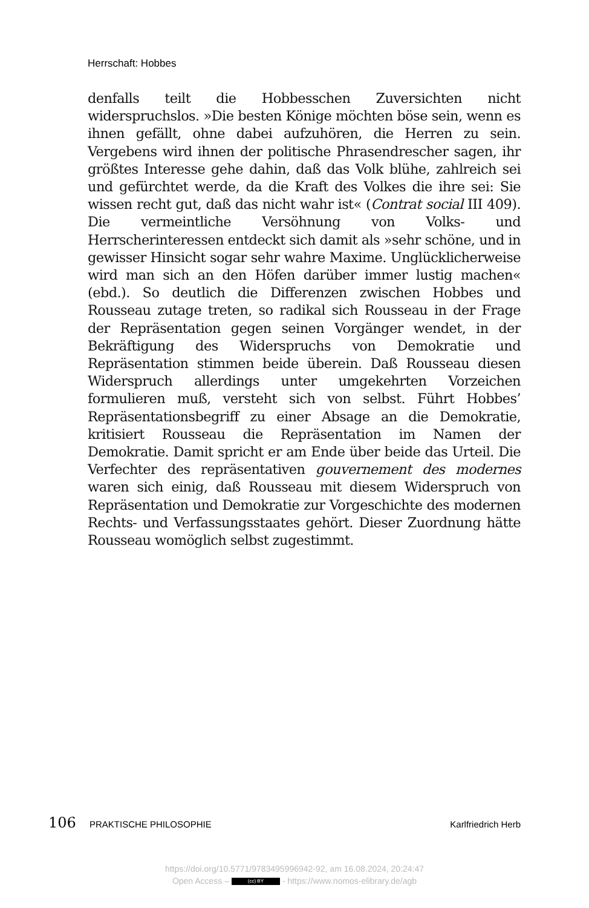Herrschaft: Hobbes
denfalls teilt die Hobbesschen Zuversichten nicht widerspruchslos. »Die besten Könige möchten böse sein, wenn es ihnen gefällt, ohne dabei aufzuhören, die Herren zu sein. Vergebens wird ihnen der politische Phrasendrescher sagen, ihr größtes Interesse gehe dahin, daß das Volk blühe, zahlreich sei und gefürchtet werde, da die Kraft des Volkes die ihre sei: Sie wissen recht gut, daß das nicht wahr ist« (Contrat social III 409). Die vermeintliche Versöhnung von Volks- und Herrscherinteressen entdeckt sich damit als »sehr schöne, und in gewisser Hinsicht sogar sehr wahre Maxime. Unglücklicherweise wird man sich an den Höfen darüber immer lustig machen« (ebd.). So deutlich die Differenzen zwischen Hobbes und Rousseau zutage treten, so radikal sich Rousseau in der Frage der Repräsentation gegen seinen Vorgänger wendet, in der Bekräftigung des Widerspruchs von Demokratie und Repräsentation stimmen beide überein. Daß Rousseau diesen Widerspruch allerdings unter umgekehrten Vorzeichen formulieren muß, versteht sich von selbst. Führt Hobbes’ Repräsentationsbegriff zu einer Absage an die Demokratie, kritisiert Rousseau die Repräsentation im Namen der Demokratie. Damit spricht er am Ende über beide das Urteil. Die Verfechter des repräsentativen gouvernement des modernes waren sich einig, daß Rousseau mit diesem Widerspruch von Repräsentation und Demokratie zur Vorgeschichte des modernen Rechts- und Verfassungsstaates gehört. Dieser Zuordnung hätte Rousseau womöglich selbst zugestimmt.
106 PRAKTISCHE PHILOSOPHIE Karlfriedrich Herb
https://doi.org/10.5771/9783495996942-92, am 16.08.2024, 20:24:47
Open Access – (cc) BY - https://www.nomos-elibrary.de/agb